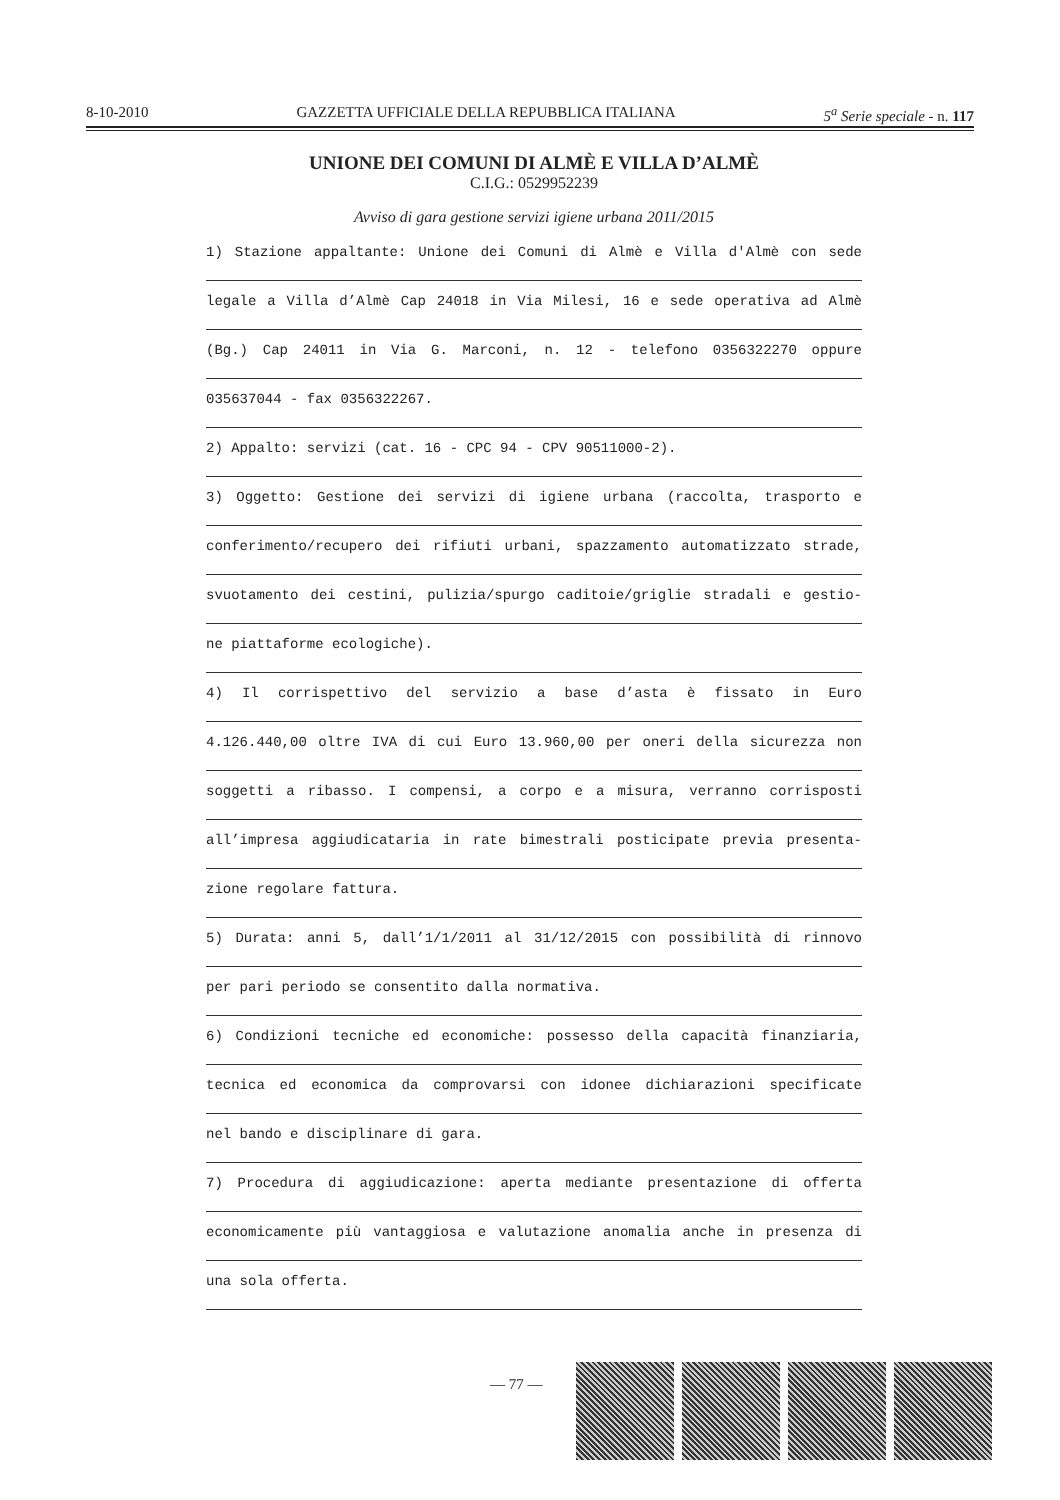8-10-2010 GAZZETTA UFFICIALE DELLA REPUBBLICA ITALIANA 5<sup>a</sup> Serie speciale - n. 117
UNIONE DEI COMUNI DI ALMÈ E VILLA D’ALMÈ
C.I.G.: 0529952239
Avviso di gara gestione servizi igiene urbana 2011/2015
1) Stazione appaltante: Unione dei Comuni di Almè e Villa d'Almè con sede
legale a Villa d’Almè Cap 24018 in Via Milesi, 16 e sede operativa ad Almè
(Bg.) Cap 24011 in Via G. Marconi, n. 12 - telefono 0356322270 oppure
035637044 - fax 0356322267.
2) Appalto: servizi (cat. 16 - CPC 94 - CPV 90511000-2).
3) Oggetto: Gestione dei servizi di igiene urbana (raccolta, trasporto e
conferimento/recupero dei rifiuti urbani, spazzamento automatizzato strade,
svuotamento dei cestini, pulizia/spurgo caditoie/griglie stradali e gestio-
ne piattaforme ecologiche).
4) Il corrispettivo del servizio a base d’asta è fissato in Euro
4.126.440,00 oltre IVA di cui Euro 13.960,00 per oneri della sicurezza non
soggetti a ribasso. I compensi, a corpo e a misura, verranno corrisposti
all’impresa aggiudicataria in rate bimestrali posticipate previa presenta-
zione regolare fattura.
5) Durata: anni 5, dall’1/1/2011 al 31/12/2015 con possibilità di rinnovo
per pari periodo se consentito dalla normativa.
6) Condizioni tecniche ed economiche: possesso della capacità finanziaria,
tecnica ed economica da comprovarsi con idonee dichiarazioni specificate
nel bando e disciplinare di gara.
7) Procedura di aggiudicazione: aperta mediante presentazione di offerta
economicamente più vantaggiosa e valutazione anomalia anche in presenza di
una sola offerta.
— 77 —